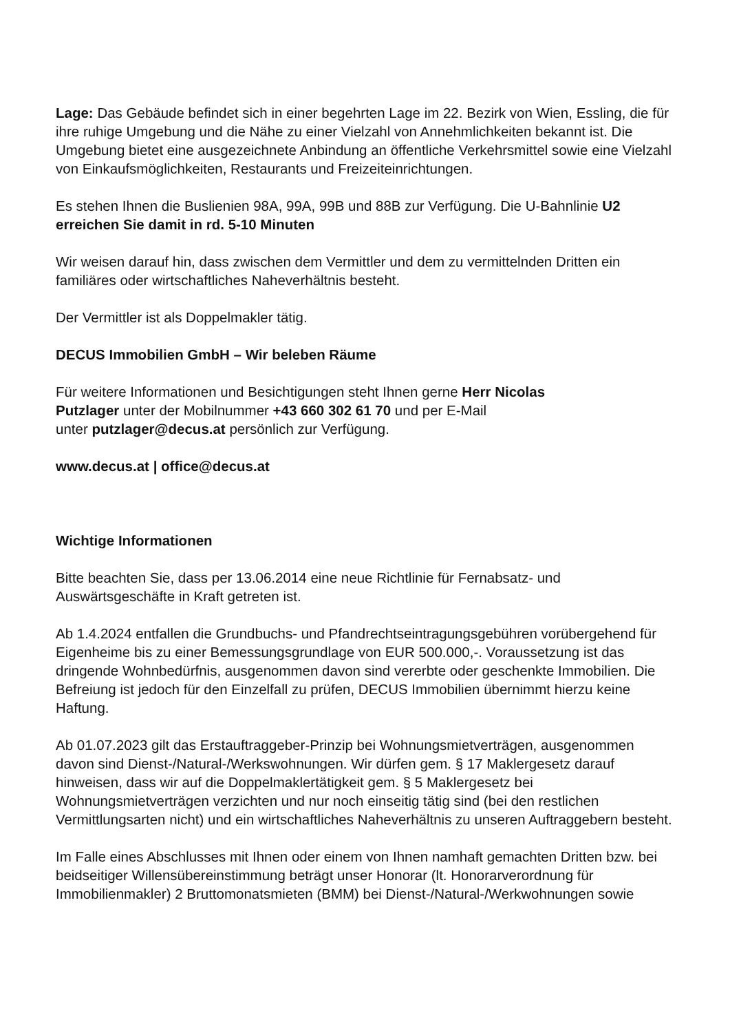Lage: Das Gebäude befindet sich in einer begehrten Lage im 22. Bezirk von Wien, Essling, die für ihre ruhige Umgebung und die Nähe zu einer Vielzahl von Annehmlichkeiten bekannt ist. Die Umgebung bietet eine ausgezeichnete Anbindung an öffentliche Verkehrsmittel sowie eine Vielzahl von Einkaufsmöglichkeiten, Restaurants und Freizeiteinrichtungen.
Es stehen Ihnen die Buslienien 98A, 99A, 99B und 88B zur Verfügung. Die U-Bahnlinie U2 erreichen Sie damit in rd. 5-10 Minuten
Wir weisen darauf hin, dass zwischen dem Vermittler und dem zu vermittelnden Dritten ein familiäres oder wirtschaftliches Naheverhältnis besteht.
Der Vermittler ist als Doppelmakler tätig.
DECUS Immobilien GmbH – Wir beleben Räume
Für weitere Informationen und Besichtigungen steht Ihnen gerne Herr Nicolas
Putzlager unter der Mobilnummer +43 660 302 61 70 und per E-Mail
unter putzlager@decus.at persönlich zur Verfügung.
www.decus.at | office@decus.at
Wichtige Informationen
Bitte beachten Sie, dass per 13.06.2014 eine neue Richtlinie für Fernabsatz- und
Auswärtsgeschäfte in Kraft getreten ist.
Ab 1.4.2024 entfallen die Grundbuchs- und Pfandrechtseintragungsgebühren vorübergehend für Eigenheime bis zu einer Bemessungsgrundlage von EUR 500.000,-. Voraussetzung ist das dringende Wohnbedürfnis, ausgenommen davon sind vererbte oder geschenkte Immobilien. Die Befreiung ist jedoch für den Einzelfall zu prüfen, DECUS Immobilien übernimmt hierzu keine Haftung.
Ab 01.07.2023 gilt das Erstauftraggeber-Prinzip bei Wohnungsmietverträgen, ausgenommen davon sind Dienst-/Natural-/Werkswohnungen. Wir dürfen gem. § 17 Maklergesetz darauf hinweisen, dass wir auf die Doppelmaklertätigkeit gem. § 5 Maklergesetz bei Wohnungsmietverträgen verzichten und nur noch einseitig tätig sind (bei den restlichen Vermittlungsarten nicht) und ein wirtschaftliches Naheverhältnis zu unseren Auftraggebern besteht.
Im Falle eines Abschlusses mit Ihnen oder einem von Ihnen namhaft gemachten Dritten bzw. bei beidseitiger Willensübereinstimmung beträgt unser Honorar (lt. Honorarverordnung für Immobilienmakler) 2 Bruttomonatsmieten (BMM) bei Dienst-/Natural-/Werkwohnungen sowie